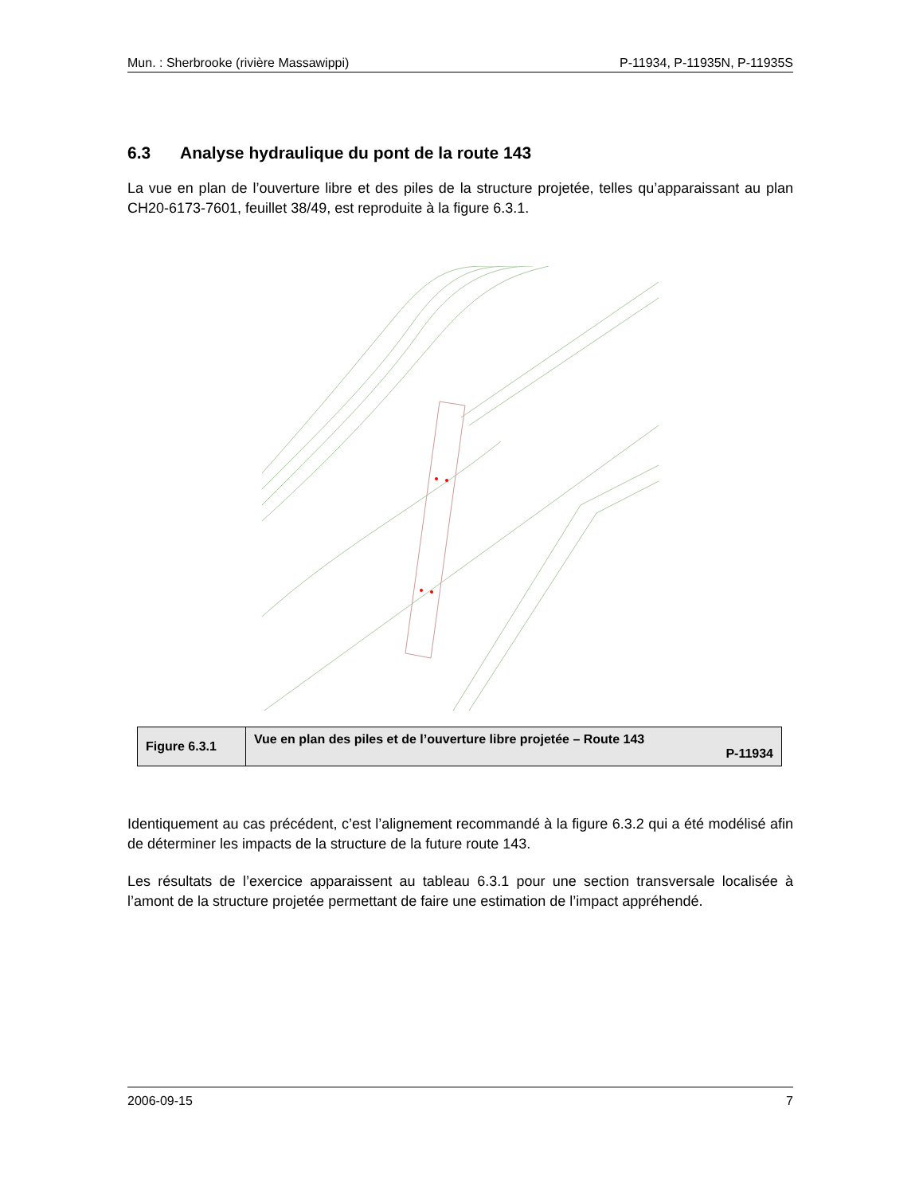Mun. : Sherbrooke (rivière Massawippi) P-11934, P-11935N, P-11935S
6.3 Analyse hydraulique du pont de la route 143
La vue en plan de l’ouverture libre et des piles de la structure projetée, telles qu’apparaissant au plan CH20-6173-7601, feuillet 38/49, est reproduite à la figure 6.3.1.
| Figure 6.3.1 | Vue en plan des piles et de l’ouverture libre projetée – Route 143 P-11934 |
Identiquement au cas précédent, c’est l’alignement recommandé à la figure 6.3.2 qui a été modélisé afin de déterminer les impacts de la structure de la future route 143.
Les résultats de l’exercice apparaissent au tableau 6.3.1 pour une section transversale localisée à l’amont de la structure projetée permettant de faire une estimation de l’impact appréhendé.
2006-09-15 7